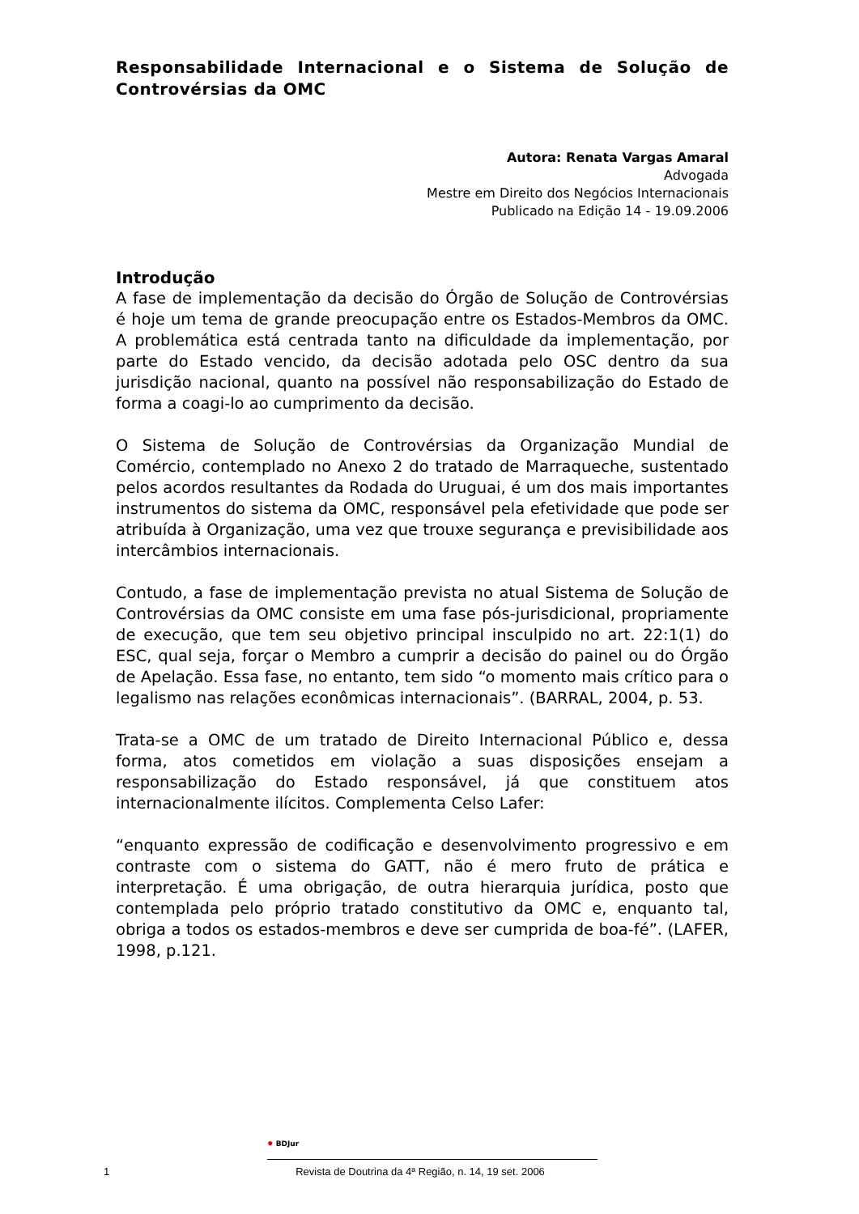Responsabilidade Internacional e o Sistema de Solução de Controvérsias da OMC
Autora: Renata Vargas Amaral
Advogada
Mestre em Direito dos Negócios Internacionais
Publicado na Edição 14 - 19.09.2006
Introdução
A fase de implementação da decisão do Órgão de Solução de Controvérsias é hoje um tema de grande preocupação entre os Estados-Membros da OMC. A problemática está centrada tanto na dificuldade da implementação, por parte do Estado vencido, da decisão adotada pelo OSC dentro da sua jurisdição nacional, quanto na possível não responsabilização do Estado de forma a coagi-lo ao cumprimento da decisão.
O Sistema de Solução de Controvérsias da Organização Mundial de Comércio, contemplado no Anexo 2 do tratado de Marraqueche, sustentado pelos acordos resultantes da Rodada do Uruguai, é um dos mais importantes instrumentos do sistema da OMC, responsável pela efetividade que pode ser atribuída à Organização, uma vez que trouxe segurança e previsibilidade aos intercâmbios internacionais.
Contudo, a fase de implementação prevista no atual Sistema de Solução de Controvérsias da OMC consiste em uma fase pós-jurisdicional, propriamente de execução, que tem seu objetivo principal insculpido no art. 22:1(1) do ESC, qual seja, forçar o Membro a cumprir a decisão do painel ou do Órgão de Apelação. Essa fase, no entanto, tem sido “o momento mais crítico para o legalismo nas relações econômicas internacionais”. (BARRAL, 2004, p. 53.
Trata-se a OMC de um tratado de Direito Internacional Público e, dessa forma, atos cometidos em violação a suas disposições ensejam a responsabilização do Estado responsável, já que constituem atos internacionalmente ilícitos. Complementa Celso Lafer:
“enquanto expressão de codificação e desenvolvimento progressivo e em contraste com o sistema do GATT, não é mero fruto de prática e interpretação. É uma obrigação, de outra hierarquia jurídica, posto que contemplada pelo próprio tratado constitutivo da OMC e, enquanto tal, obriga a todos os estados-membros e deve ser cumprida de boa-fé”. (LAFER, 1998, p.121.
✹ BDJur
1 Revista de Doutrina da 4ª Região, n. 14, 19 set. 2006